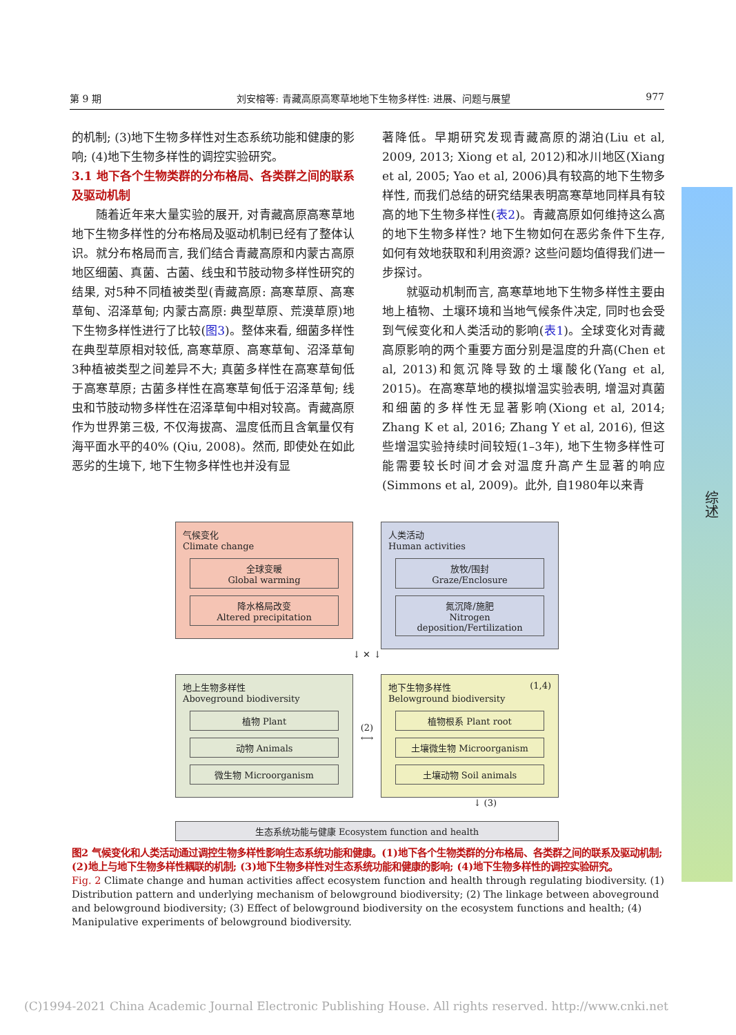第 9 期 刘安榕等: 青藏高原高寒草地地下生物多样性: 进展、问题与展望 977
的机制; (3)地下生物多样性对生态系统功能和健康的影响; (4)地下生物多样性的调控实验研究。
3.1 地下各个生物类群的分布格局、各类群之间的联系及驱动机制
　　随着近年来大量实验的展开, 对青藏高原高寒草地地下生物多样性的分布格局及驱动机制已经有了整体认识。就分布格局而言, 我们结合青藏高原和内蒙古高原地区细菌、真菌、古菌、线虫和节肢动物多样性研究的结果, 对5种不同植被类型(青藏高原: 高寒草原、高寒草甸、沼泽草甸; 内蒙古高原: 典型草原、荒漠草原)地下生物多样性进行了比较(图3)。整体来看, 细菌多样性在典型草原相对较低, 高寒草原、高寒草甸、沼泽草甸3种植被类型之间差异不大; 真菌多样性在高寒草甸低于高寒草原; 古菌多样性在高寒草甸低于沼泽草甸; 线虫和节肢动物多样性在沼泽草甸中相对较高。青藏高原作为世界第三极, 不仅海拔高、温度低而且含氧量仅有海平面水平的40% (Qiu, 2008)。然而, 即使处在如此恶劣的生境下, 地下生物多样性也并没有显
著降低。早期研究发现青藏高原的湖泊(Liu et al, 2009, 2013; Xiong et al, 2012)和冰川地区(Xiang et al, 2005; Yao et al, 2006)具有较高的地下生物多样性, 而我们总结的研究结果表明高寒草地同样具有较高的地下生物多样性(表2)。青藏高原如何维持这么高的地下生物多样性? 地下生物如何在恶劣条件下生存, 如何有效地获取和利用资源? 这些问题均值得我们进一步探讨。
　　就驱动机制而言, 高寒草地地下生物多样性主要由地上植物、土壤环境和当地气候条件决定, 同时也会受到气候变化和人类活动的影响(表1)。全球变化对青藏高原影响的两个重要方面分别是温度的升高(Chen et al, 2013)和氮沉降导致的土壤酸化(Yang et al, 2015)。在高寒草地的模拟增温实验表明, 增温对真菌和细菌的多样性无显著影响(Xiong et al, 2014; Zhang K et al, 2016; Zhang Y et al, 2016), 但这些增温实验持续时间较短(1–3年), 地下生物多样性可能需要较长时间才会对温度升高产生显著的响应(Simmons et al, 2009)。此外, 自1980年以来青
综述
气候变化
Climate change
全球变暖
Global warming
降水格局改变
Altered precipitation
人类活动
Human activities
放牧/围封
Graze/Enclosure
氮沉降/施肥
Nitrogen deposition/Fertilization
↓ ✕ ↓
地上生物多样性
Aboveground biodiversity
植物 Plant
动物 Animals
微生物 Microorganism
(2)
⟷
地下生物多样性 (1,4)
Belowground biodiversity
植物根系 Plant root
土壤微生物 Microorganism
土壤动物 Soil animals
↓ (3)
生态系统功能与健康 Ecosystem function and health
图2 气候变化和人类活动通过调控生物多样性影响生态系统功能和健康。(1)地下各个生物类群的分布格局、各类群之间的联系及驱动机制; (2)地上与地下生物多样性耦联的机制; (3)地下生物多样性对生态系统功能和健康的影响; (4)地下生物多样性的调控实验研究。
Fig. 2 Climate change and human activities affect ecosystem function and health through regulating biodiversity. (1) Distribution pattern and underlying mechanism of belowground biodiversity; (2) The linkage between aboveground and belowground biodiversity; (3) Effect of belowground biodiversity on the ecosystem functions and health; (4) Manipulative experiments of belowground biodiversity.
(C)1994-2021 China Academic Journal Electronic Publishing House. All rights reserved. http://www.cnki.net